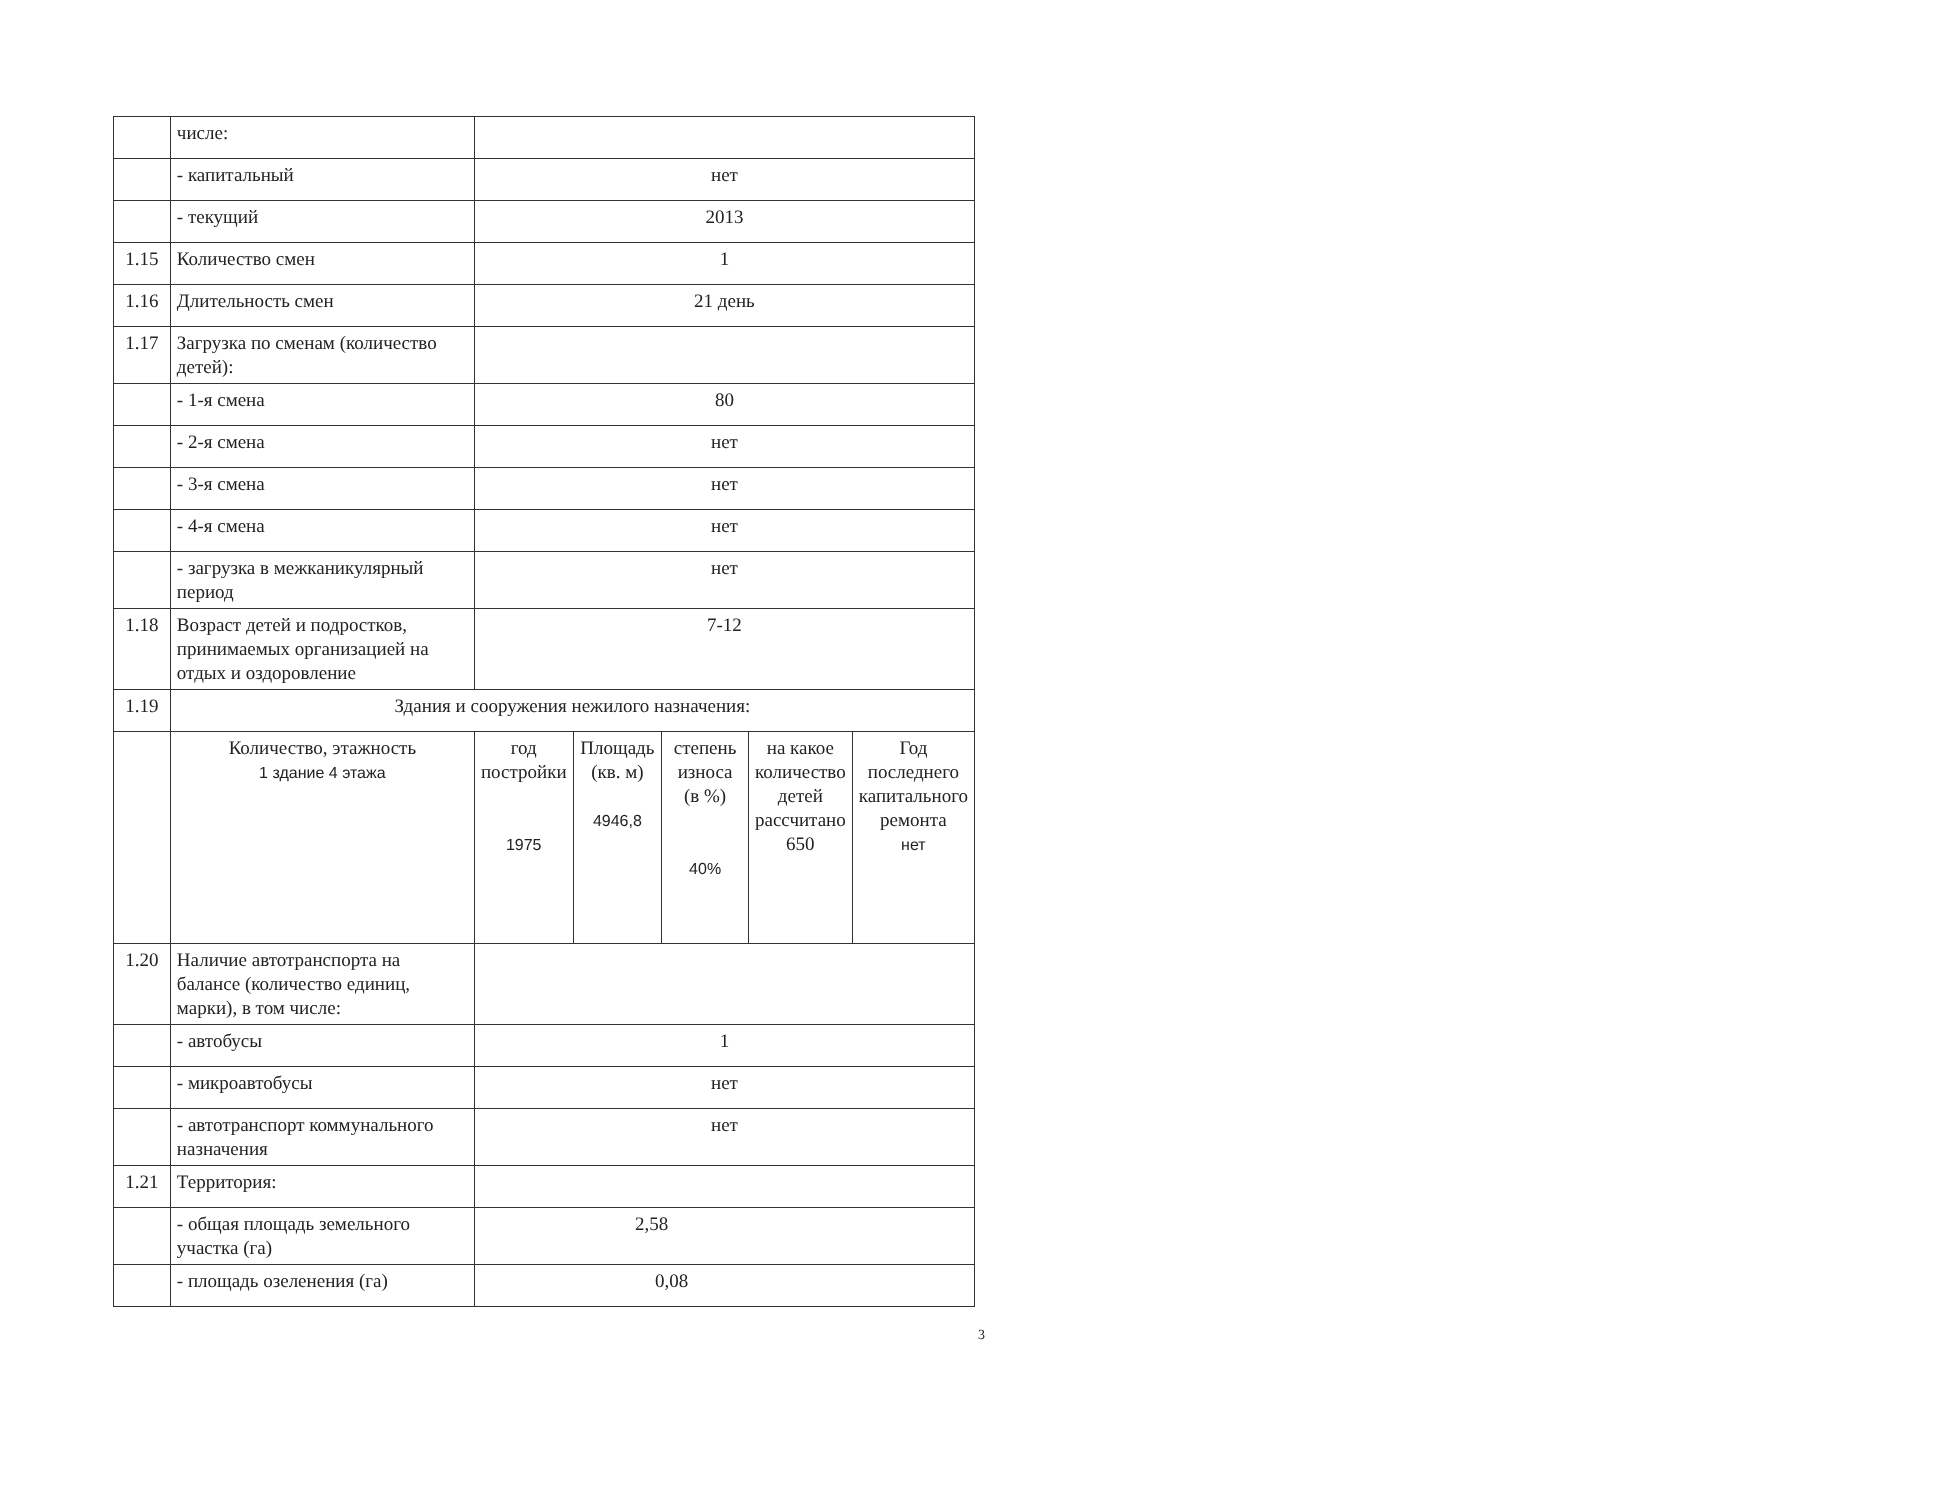| | числе: | | | | | |
| | - капитальный | нет | | | | |
| | - текущий | 2013 | | | | |
| 1.15 | Количество смен | 1 | | | | |
| 1.16 | Длительность смен | 21 день | | | | |
| 1.17 | Загрузка по сменам (количество детей): | | | | | |
| | - 1-я смена | 80 | | | | |
| | - 2-я смена | нет | | | | |
| | - 3-я смена | нет | | | | |
| | - 4-я смена | нет | | | | |
| | - загрузка в межканикулярный период | нет | | | | |
| 1.18 | Возраст детей и подростков, принимаемых организацией на отдых и оздоровление | 7-12 | | | | |
| 1.19 | Здания и сооружения нежилого назначения: | | | | | |
| | Количество, этажность 1 здание 4 этажа | год постройки 1975 | Площадь (кв. м) 4946,8 | степень износа (в %) 40% | на какое количество детей рассчитано 650 | Год последнего капитального ремонта нет |
| 1.20 | Наличие автотранспорта на балансе (количество единиц, марки), в том числе: | | | | | |
| | - автобусы | 1 | | | | |
| | - микроавтобусы | нет | | | | |
| | - автотранспорт коммунального назначения | нет | | | | |
| 1.21 | Территория: | | | | | |
| | - общая площадь земельного участка (га) | 2,58 | | | | |
| | - площадь озеленения (га) | 0,08 | | | | |
3